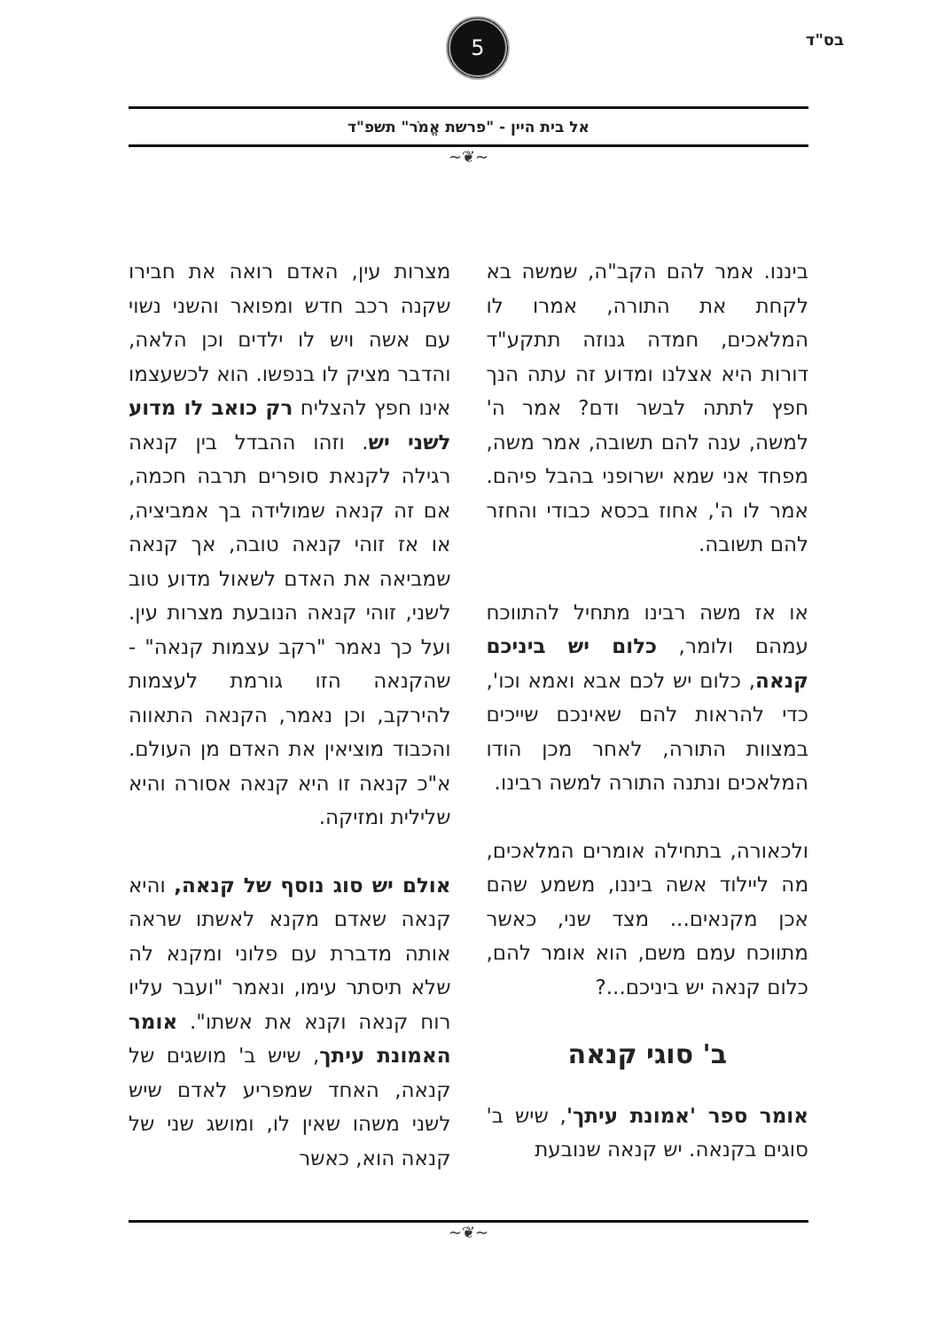בס"ד 5
אל בית היין - "פרשת אֱמֹר" תשפ"ד
~❦~
ביננו. אמר להם הקב"ה, שמשה בא לקחת את התורה, אמרו לו המלאכים, חמדה גנוזה תתקע"ד דורות היא אצלנו ומדוע זה עתה הנך חפץ לתתה לבשר ודם? אמר ה' למשה, ענה להם תשובה, אמר משה, מפחד אני שמא ישרופני בהבל פיהם. אמר לו ה', אחוז בכסא כבודי והחזר להם תשובה.
או אז משה רבינו מתחיל להתווכח עמהם ולומר, כלום יש ביניכם קנאה, כלום יש לכם אבא ואמא וכו', כדי להראות להם שאינכם שייכים במצוות התורה, לאחר מכן הודו המלאכים ונתנה התורה למשה רבינו.
ולכאורה, בתחילה אומרים המלאכים, מה ליילוד אשה ביננו, משמע שהם אכן מקנאים... מצד שני, כאשר מתווכח עמם משם, הוא אומר להם, כלום קנאה יש ביניכם...?
ב' סוגי קנאה
אומר ספר 'אמונת עיתך', שיש ב' סוגים בקנאה. יש קנאה שנובעת
מצרות עין, האדם רואה את חבירו שקנה רכב חדש ומפואר והשני נשוי עם אשה ויש לו ילדים וכן הלאה, והדבר מציק לו בנפשו. הוא לכשעצמו אינו חפץ להצליח רק כואב לו מדוע לשני יש. וזהו ההבדל בין קנאה רגילה לקנאת סופרים תרבה חכמה, אם זה קנאה שמולידה בך אמביציה, או אז זוהי קנאה טובה, אך קנאה שמביאה את האדם לשאול מדוע טוב לשני, זוהי קנאה הנובעת מצרות עין. ועל כך נאמר "רקב עצמות קנאה" - שהקנאה הזו גורמת לעצמות להירקב, וכן נאמר, הקנאה התאווה והכבוד מוציאין את האדם מן העולם. א"כ קנאה זו היא קנאה אסורה והיא שלילית ומזיקה.
אולם יש סוג נוסף של קנאה, והיא קנאה שאדם מקנא לאשתו שראה אותה מדברת עם פלוני ומקנא לה שלא תיסתר עימו, ונאמר "ועבר עליו רוח קנאה וקנא את אשתו". אומר האמונת עיתך, שיש ב' מושגים של קנאה, האחד שמפריע לאדם שיש לשני משהו שאין לו, ומושג שני של קנאה הוא, כאשר
~❦~